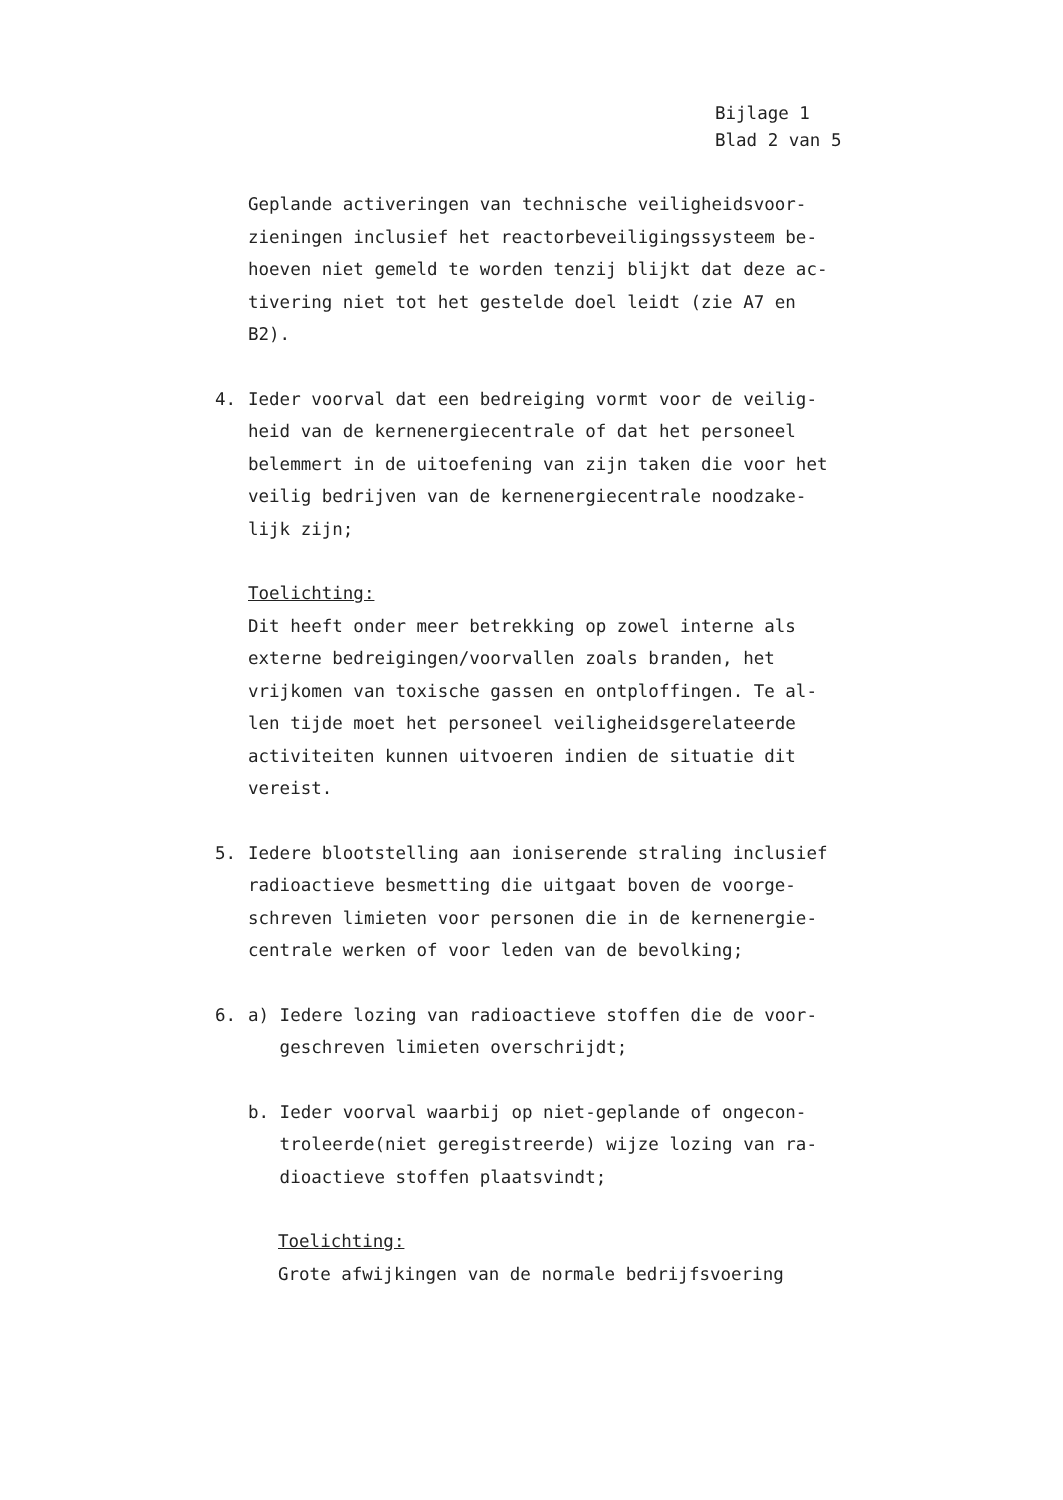Bijlage 1
Blad 2 van 5
Geplande activeringen van technische veiligheidsvoor-
zieningen inclusief het reactorbeveiligingssysteem be-
hoeven niet gemeld te worden tenzij blijkt dat deze ac-
tivering niet tot het gestelde doel leidt (zie A7 en
B2).
4. Ieder voorval dat een bedreiging vormt voor de veilig-
heid van de kernenergiecentrale of dat het personeel
belemmert in de uitoefening van zijn taken die voor het
veilig bedrijven van de kernenergiecentrale noodzake-
lijk zijn;
Toelichting:
Dit heeft onder meer betrekking op zowel interne als
externe bedreigingen/voorvallen zoals branden, het
vrijkomen van toxische gassen en ontploffingen. Te al-
len tijde moet het personeel veiligheidsgerelateerde
activiteiten kunnen uitvoeren indien de situatie dit
vereist.
5. Iedere blootstelling aan ioniserende straling inclusief
radioactieve besmetting die uitgaat boven de voorge-
schreven limieten voor personen die in de kernenergie-
centrale werken of voor leden van de bevolking;
6. a) Iedere lozing van radioactieve stoffen die de voor-
geschreven limieten overschrijdt;
b. Ieder voorval waarbij op niet-geplande of ongecon-
troleerde(niet geregistreerde) wijze lozing van ra-
dioactieve stoffen plaatsvindt;
Toelichting:
Grote afwijkingen van de normale bedrijfsvoering